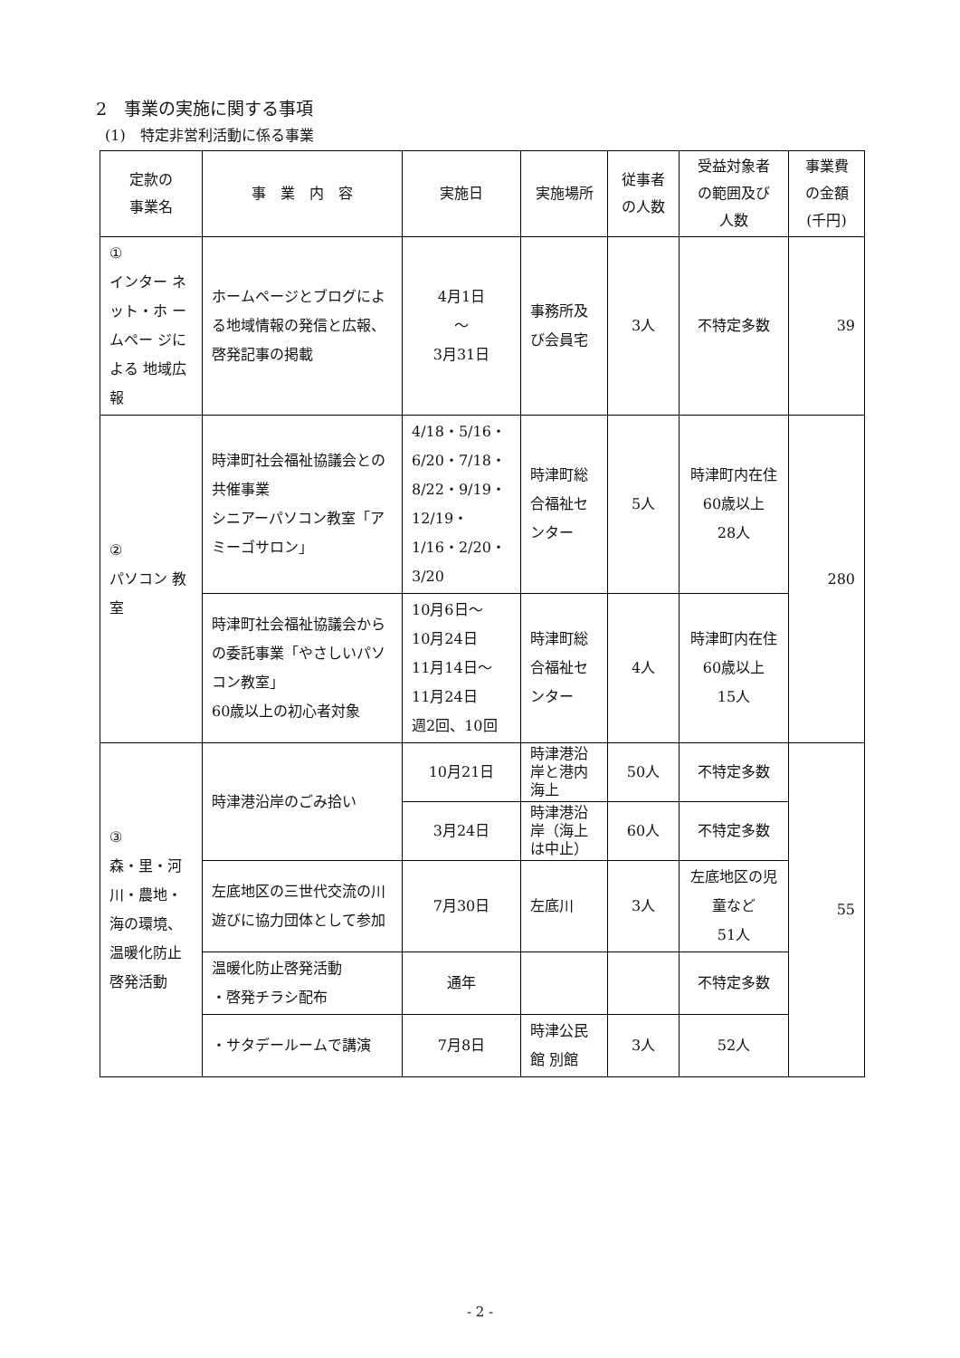2　事業の実施に関する事項
(1)　特定非営利活動に係る事業
| 定款の 事業名 | 事 業 内 容 | 実施日 | 実施場所 | 従事者 の人数 | 受益対象者 の範囲及び 人数 | 事業費 の金額 (千円) |
| --- | --- | --- | --- | --- | --- | --- |
| ① インター ネット・ホ ームペー ジによる 地域広報 | ホームページとブログによる地域情報の発信と広報、啓発記事の掲載 | 4月1日 〜 3月31日 | 事務所及び会員宅 | 3人 | 不特定多数 | 39 |
| ② パソコン 教室 | 時津町社会福祉協議会との共催事業 シニアーパソコン教室「アミーゴサロン」 | 4/18・5/16・6/20・7/18・8/22・9/19・12/19・1/16・2/20・3/20 | 時津町総合福祉センター | 5人 | 時津町内在住60歳以上 28人 | 280 |
| | 時津町社会福祉協議会からの委託事業「やさしいパソコン教室」 60歳以上の初心者対象 | 10月6日〜 10月24日 11月14日〜 11月24日 週2回、10回 | 時津町総合福祉センター | 4人 | 時津町内在住60歳以上 15人 | |
| ③ 森・里・河川・農地・海の環境、温暖化防止啓発活動 | 時津港沿岸のごみ拾い | 10月21日 | 時津港沿岸と港内海上 | 50人 | 不特定多数 | 55 |
| | | 3月24日 | 時津港沿岸（海上は中止） | 60人 | 不特定多数 | |
| | 左底地区の三世代交流の川遊びに協力団体として参加 | 7月30日 | 左底川 | 3人 | 左底地区の児童など 51人 | |
| | 温暖化防止啓発活動 ・啓発チラシ配布 | 通年 | | | 不特定多数 | |
| | ・サタデールームで講演 | 7月8日 | 時津公民館 別館 | 3人 | 52人 | |
- 2 -